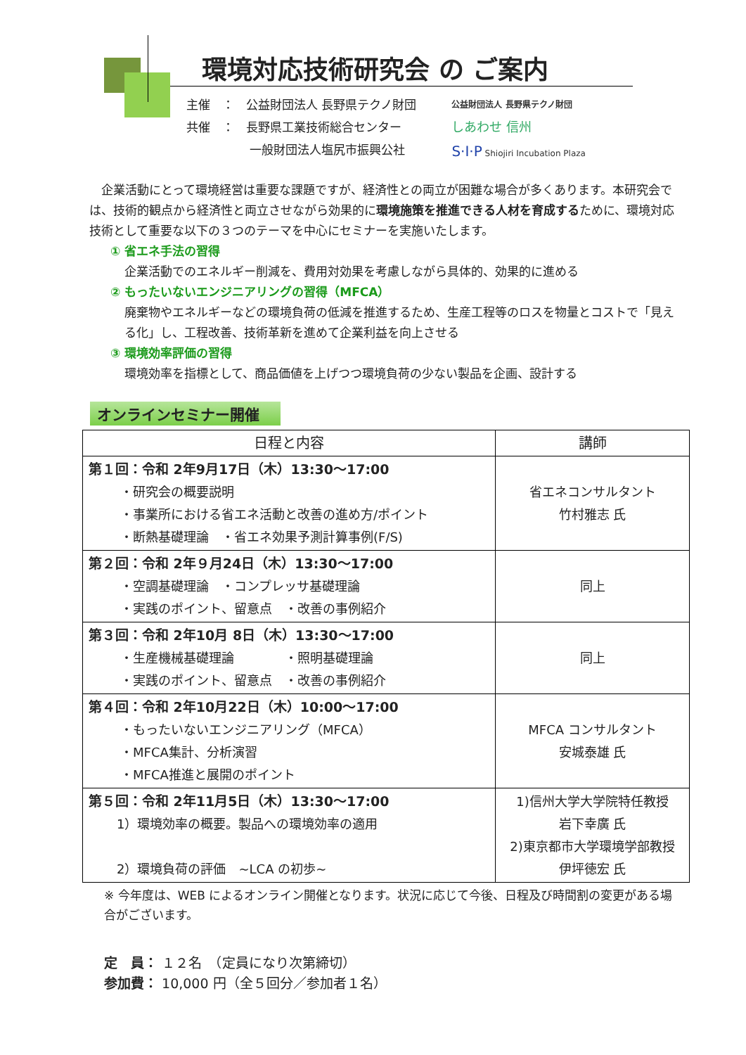環境対応技術研究会 の ご案内
主催　：　公益財団法人 長野県テクノ財団
共催　：　長野県工業技術総合センター
　　　　　 一般財団法人塩尻市振興公社
公益財団法人 長野県テクノ財団
しあわせ 信州
S·I·P Shiojiri Incubation Plaza
　企業活動にとって環境経営は重要な課題ですが、経済性との両立が困難な場合が多くあります。本研究会では、技術的観点から経済性と両立させながら効果的に環境施策を推進できる人材を育成するために、環境対応技術として重要な以下の３つのテーマを中心にセミナーを実施いたします。
① 省エネ手法の習得
企業活動でのエネルギー削減を、費用対効果を考慮しながら具体的、効果的に進める
② もったいないエンジニアリングの習得（MFCA）
廃棄物やエネルギーなどの環境負荷の低減を推進するため、生産工程等のロスを物量とコストで「見える化」し、工程改善、技術革新を進めて企業利益を向上させる
③ 環境効率評価の習得
環境効率を指標として、商品価値を上げつつ環境負荷の少ない製品を企画、設計する
オンラインセミナー開催
| 日程と内容 | 講師 |
| --- | --- |
| 第１回：令和 2年9月17日（木）13:30～17:00 ・研究会の概要説明 ・事業所における省エネ活動と改善の進め方/ポイント ・断熱基礎理論 ・省エネ効果予測計算事例(F/S) | 省エネコンサルタント 竹村雅志 氏 |
| 第２回：令和 2年９月24日（木）13:30～17:00 ・空調基礎理論 ・コンプレッサ基礎理論 ・実践のポイント、留意点 ・改善の事例紹介 | 同上 |
| 第３回：令和 2年10月 8日（木）13:30～17:00 ・生産機械基礎理論 ・照明基礎理論 ・実践のポイント、留意点 ・改善の事例紹介 | 同上 |
| 第４回：令和 2年10月22日（木）10:00～17:00 ・もったいないエンジニアリング（MFCA） ・MFCA集計、分析演習 ・MFCA推進と展開のポイント | MFCA コンサルタント 安城泰雄 氏 |
| 第５回：令和 2年11月5日（木）13:30～17:00 1）環境効率の概要。製品への環境効率の適用 2）環境負荷の評価 ~LCA の初歩~ | 1)信州大学大学院特任教授 岩下幸廣 氏 2)東京都市大学環境学部教授 伊坪徳宏 氏 |
※ 今年度は、WEB によるオンライン開催となります。状況に応じて今後、日程及び時間割の変更がある場合がございます。
定　員： １２名　（定員になり次第締切）
参加費： 10,000 円（全５回分／参加者１名）